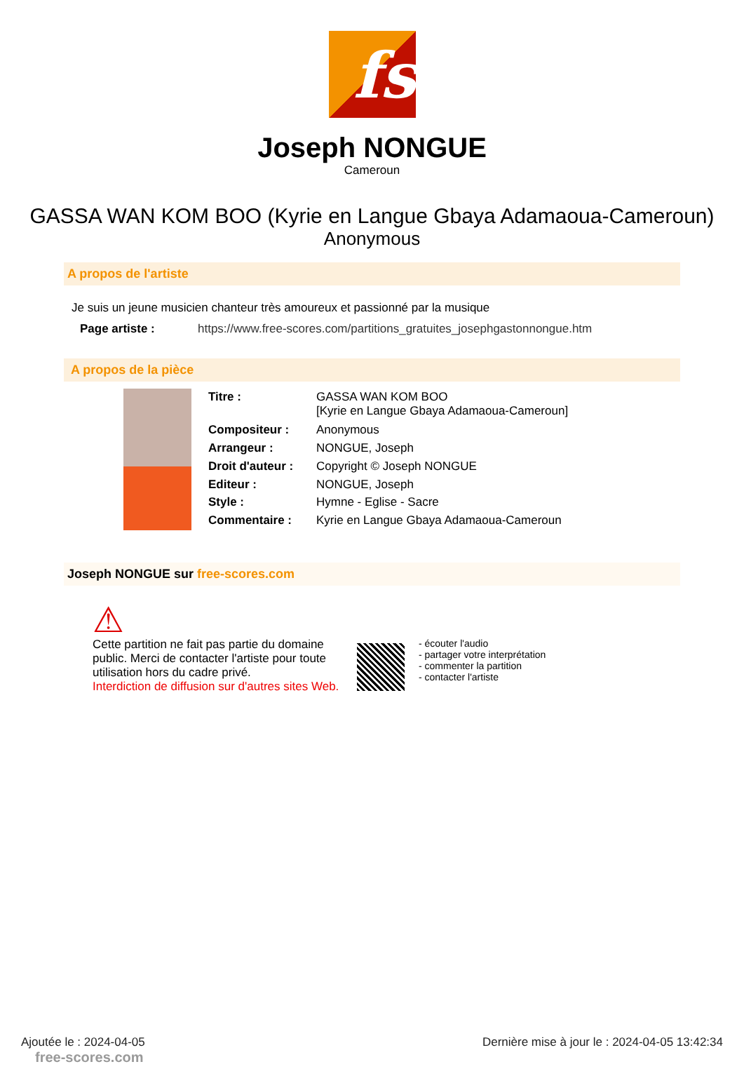fs
Joseph NONGUE
Cameroun
GASSA WAN KOM BOO (Kyrie en Langue Gbaya Adamaoua-Cameroun)
Anonymous
A propos de l'artiste
Je suis un jeune musicien chanteur très amoureux et passionné par la musique
| Page artiste : | https://www.free-scores.com/partitions_gratuites_josephgastonnongue.htm |
A propos de la pièce
| Titre : | GASSA WAN KOM BOO [Kyrie en Langue Gbaya Adamaoua-Cameroun] |
| Compositeur : | Anonymous |
| Arrangeur : | NONGUE, Joseph |
| Droit d'auteur : | Copyright © Joseph NONGUE |
| Editeur : | NONGUE, Joseph |
| Style : | Hymne - Eglise - Sacre |
| Commentaire : | Kyrie en Langue Gbaya Adamaoua-Cameroun |
Joseph NONGUE sur free-scores.com
⚠
Cette partition ne fait pas partie du domaine public. Merci de contacter l'artiste pour toute utilisation hors du cadre privé.
Interdiction de diffusion sur d'autres sites Web.
- écouter l'audio
- partager votre interprétation
- commenter la partition
- contacter l'artiste
Ajoutée le : 2024-04-05 Dernière mise à jour le : 2024-04-05 13:42:34
free-scores.com